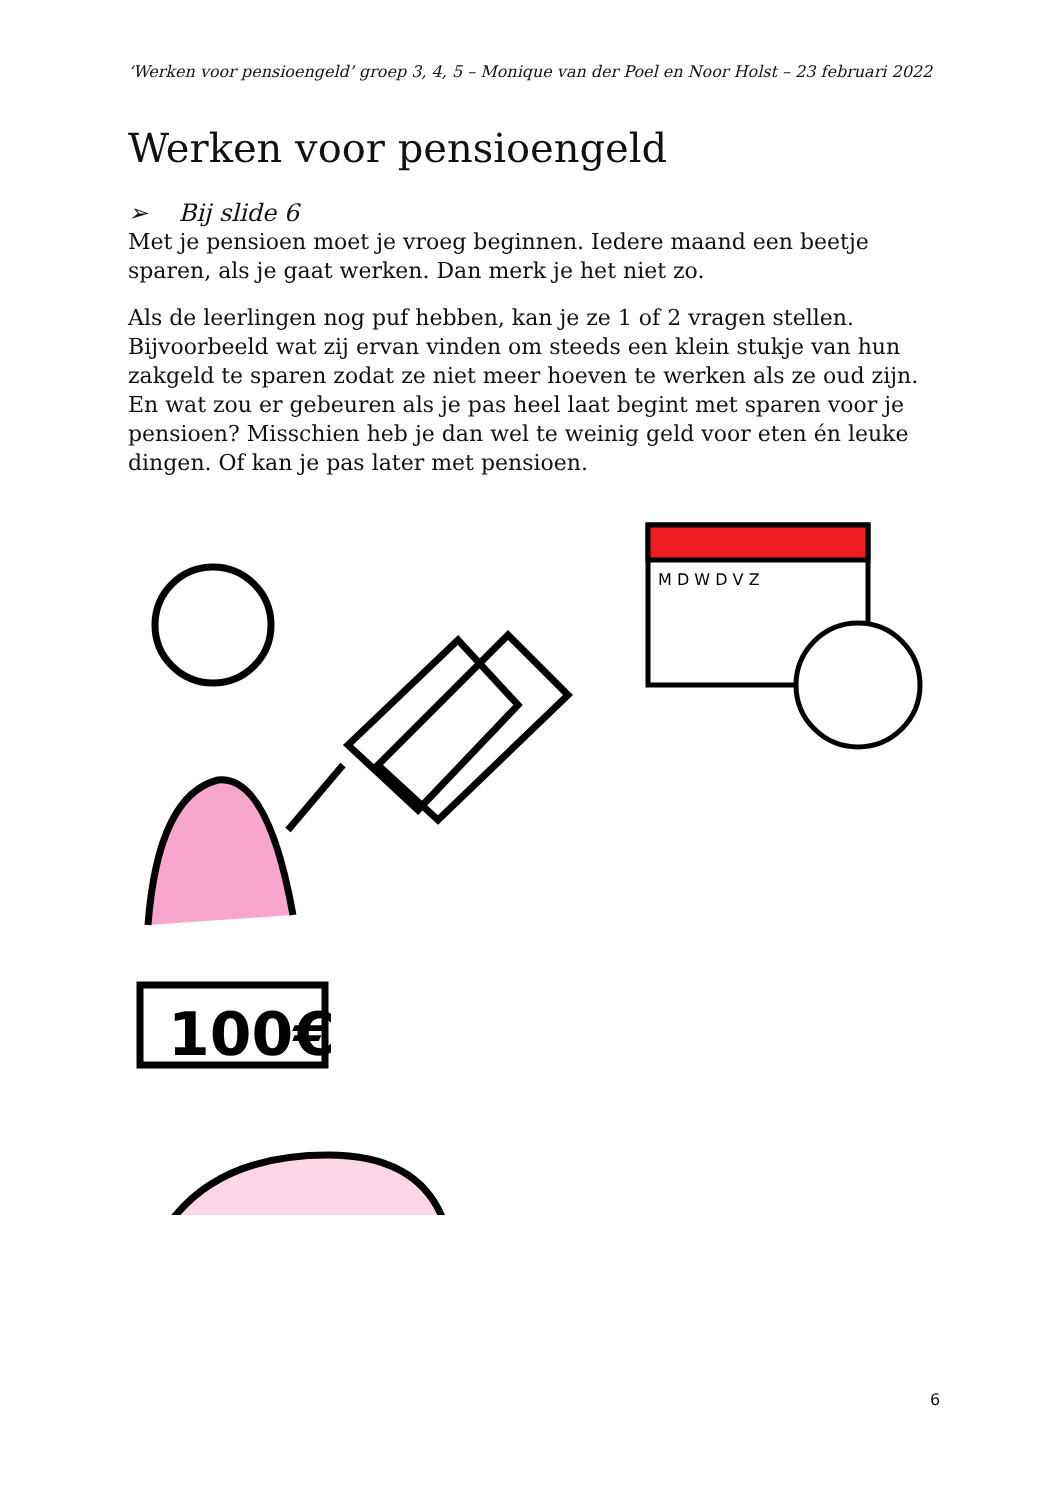‘Werken voor pensioengeld’ groep 3, 4, 5 – Monique van der Poel en Noor Holst – 23 februari 2022
Werken voor pensioengeld
➢ Bij slide 6
Met je pensioen moet je vroeg beginnen. Iedere maand een beetje sparen, als je gaat werken. Dan merk je het niet zo.
Als de leerlingen nog puf hebben, kan je ze 1 of 2 vragen stellen. Bijvoorbeeld wat zij ervan vinden om steeds een klein stukje van hun zakgeld te sparen zodat ze niet meer hoeven te werken als ze oud zijn. En wat zou er gebeuren als je pas heel laat begint met sparen voor je pensioen? Misschien heb je dan wel te weinig geld voor eten én leuke dingen. Of kan je pas later met pensioen.
100€
M D W D V Z
6